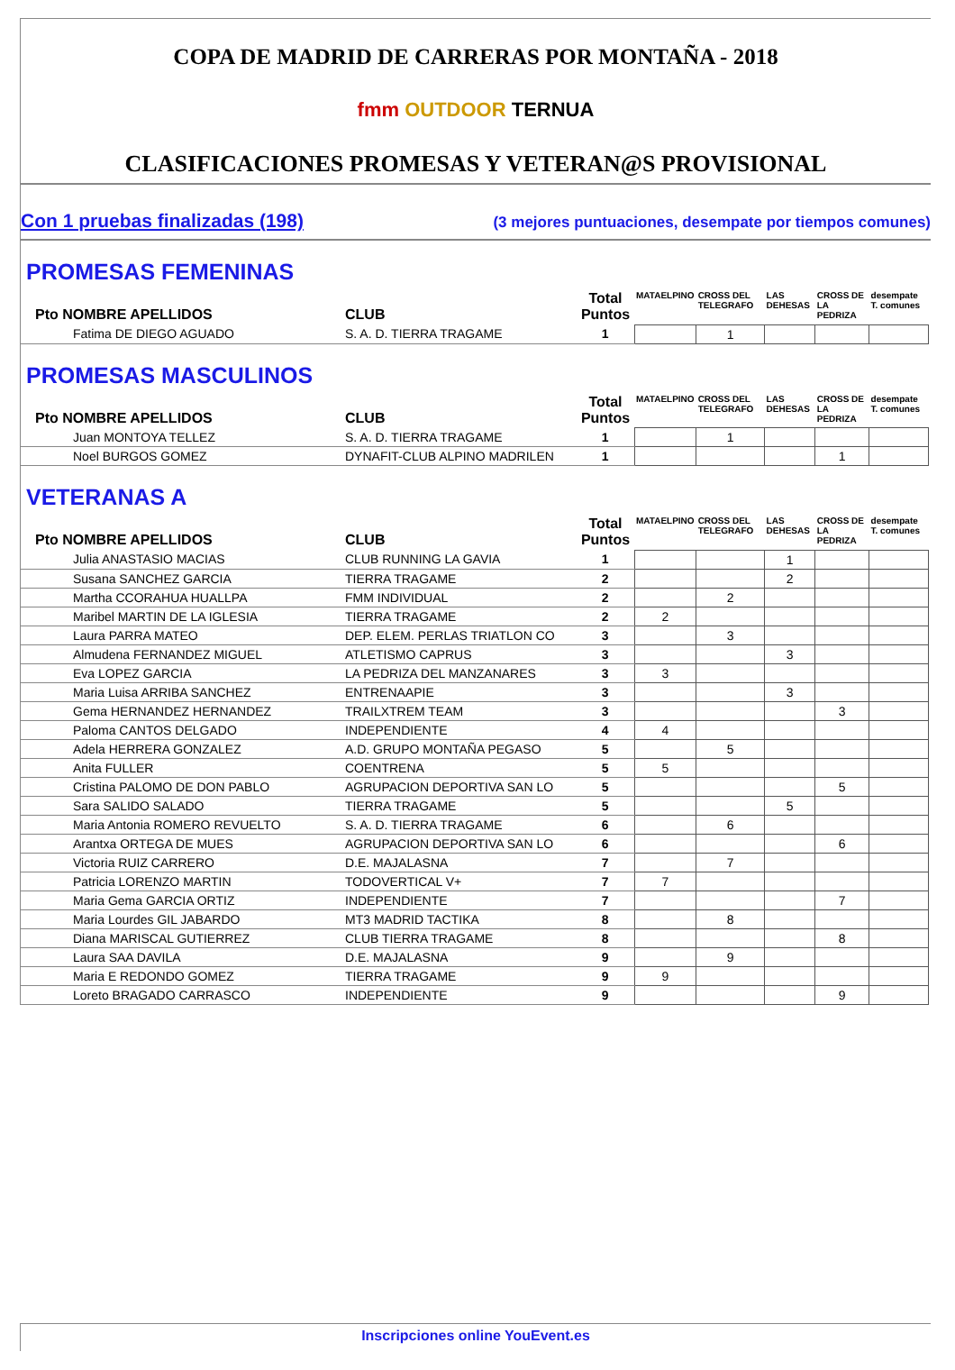COPA DE MADRID DE CARRERAS POR MONTAÑA - 2018
fmm OUTDOOR TERNUA
CLASIFICACIONES PROMESAS Y VETERAN@S PROVISIONAL
Con 1 pruebas finalizadas (198) (3 mejores puntuaciones, desempate por tiempos comunes)
PROMESAS FEMENINAS
| Pto NOMBRE APELLIDOS | CLUB | Total Puntos | MATAELPINO | CROSS DEL TELEGRAFO | LAS DEHESAS | CROSS DE LA PEDRIZA | desempate T. comunes |
| --- | --- | --- | --- | --- | --- | --- | --- |
| Fatima DE DIEGO AGUADO | S. A. D. TIERRA TRAGAME | 1 | | 1 | | | |
PROMESAS MASCULINOS
| Pto NOMBRE APELLIDOS | CLUB | Total Puntos | MATAELPINO | CROSS DEL TELEGRAFO | LAS DEHESAS | CROSS DE LA PEDRIZA | desempate T. comunes |
| --- | --- | --- | --- | --- | --- | --- | --- |
| Juan MONTOYA TELLEZ | S. A. D. TIERRA TRAGAME | 1 | | 1 | | | |
| Noel BURGOS GOMEZ | DYNAFIT-CLUB ALPINO MADRILEN | 1 | | | | 1 | |
VETERANAS A
| Pto NOMBRE APELLIDOS | CLUB | Total Puntos | MATAELPINO | CROSS DEL TELEGRAFO | LAS DEHESAS | CROSS DE LA PEDRIZA | desempate T. comunes |
| --- | --- | --- | --- | --- | --- | --- | --- |
| Julia ANASTASIO MACIAS | CLUB RUNNING LA GAVIA | 1 | | | 1 | | |
| Susana SANCHEZ GARCIA | TIERRA TRAGAME | 2 | | | 2 | | |
| Martha CCORAHUA HUALLPA | FMM INDIVIDUAL | 2 | | 2 | | | |
| Maribel MARTIN DE LA IGLESIA | TIERRA TRAGAME | 2 | 2 | | | | |
| Laura PARRA MATEO | DEP. ELEM. PERLAS TRIATLON CO | 3 | | 3 | | | |
| Almudena FERNANDEZ MIGUEL | ATLETISMO CAPRUS | 3 | | | 3 | | |
| Eva LOPEZ GARCIA | LA PEDRIZA DEL MANZANARES | 3 | 3 | | | | |
| Maria Luisa ARRIBA SANCHEZ | ENTRENAAPIE | 3 | | | 3 | | |
| Gema HERNANDEZ HERNANDEZ | TRAILXTREM TEAM | 3 | | | | 3 | |
| Paloma CANTOS DELGADO | INDEPENDIENTE | 4 | 4 | | | | |
| Adela HERRERA GONZALEZ | A.D. GRUPO MONTAÑA PEGASO | 5 | | 5 | | | |
| Anita FULLER | COENTRENA | 5 | 5 | | | | |
| Cristina PALOMO DE DON PABLO | AGRUPACION DEPORTIVA SAN LO | 5 | | | | 5 | |
| Sara SALIDO SALADO | TIERRA TRAGAME | 5 | | | 5 | | |
| Maria Antonia ROMERO REVUELTO | S. A. D. TIERRA TRAGAME | 6 | | 6 | | | |
| Arantxa ORTEGA DE MUES | AGRUPACION DEPORTIVA SAN LO | 6 | | | | 6 | |
| Victoria RUIZ CARRERO | D.E. MAJALASNA | 7 | | 7 | | | |
| Patricia LORENZO MARTIN | TODOVERTICAL V+ | 7 | 7 | | | | |
| Maria Gema GARCIA ORTIZ | INDEPENDIENTE | 7 | | | | 7 | |
| Maria Lourdes GIL JABARDO | MT3 MADRID TACTIKA | 8 | | 8 | | | |
| Diana MARISCAL GUTIERREZ | CLUB TIERRA TRAGAME | 8 | | | | 8 | |
| Laura SAA DAVILA | D.E. MAJALASNA | 9 | | 9 | | | |
| Maria E REDONDO GOMEZ | TIERRA TRAGAME | 9 | 9 | | | | |
| Loreto BRAGADO CARRASCO | INDEPENDIENTE | 9 | | | | 9 | |
Inscripciones online YouEvent.es